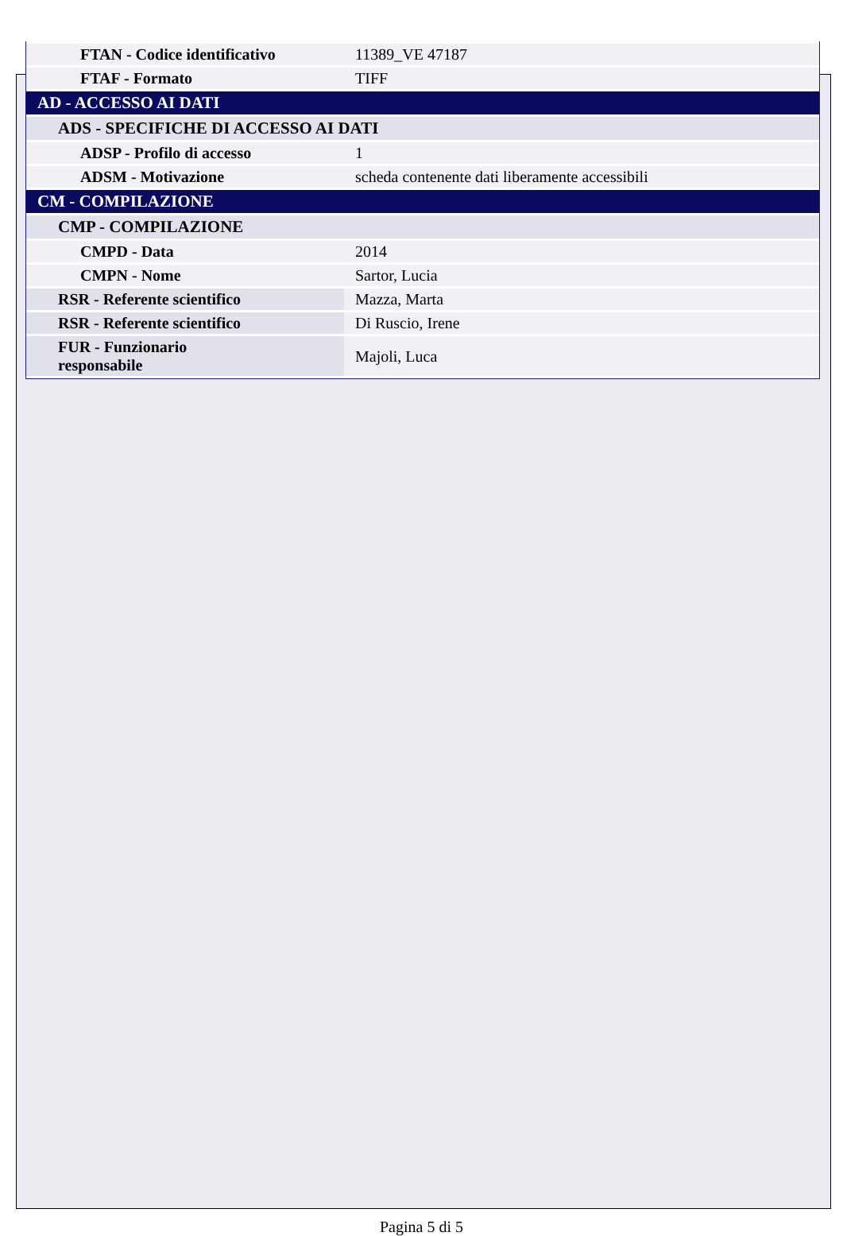| FTAN - Codice identificativo | 11389_VE 47187 |
| FTAF - Formato | TIFF |
| AD - ACCESSO AI DATI | |
| ADS - SPECIFICHE DI ACCESSO AI DATI | |
| ADSP - Profilo di accesso | 1 |
| ADSM - Motivazione | scheda contenente dati liberamente accessibili |
| CM - COMPILAZIONE | |
| CMP - COMPILAZIONE | |
| CMPD - Data | 2014 |
| CMPN - Nome | Sartor, Lucia |
| RSR - Referente scientifico | Mazza, Marta |
| RSR - Referente scientifico | Di Ruscio, Irene |
| FUR - Funzionario responsabile | Majoli, Luca |
Pagina 5 di 5